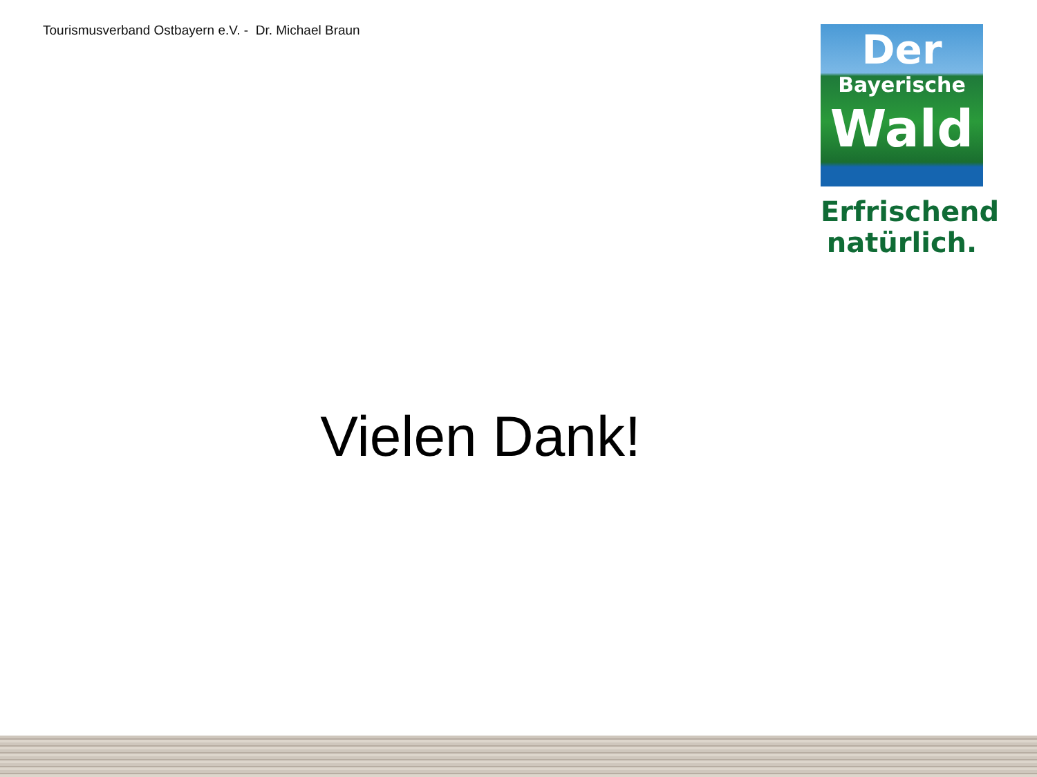Tourismusverband Ostbayern e.V. - Dr. Michael Braun
Der
Bayerische
Wald
Erfrischend
natürlich.
Vielen Dank!